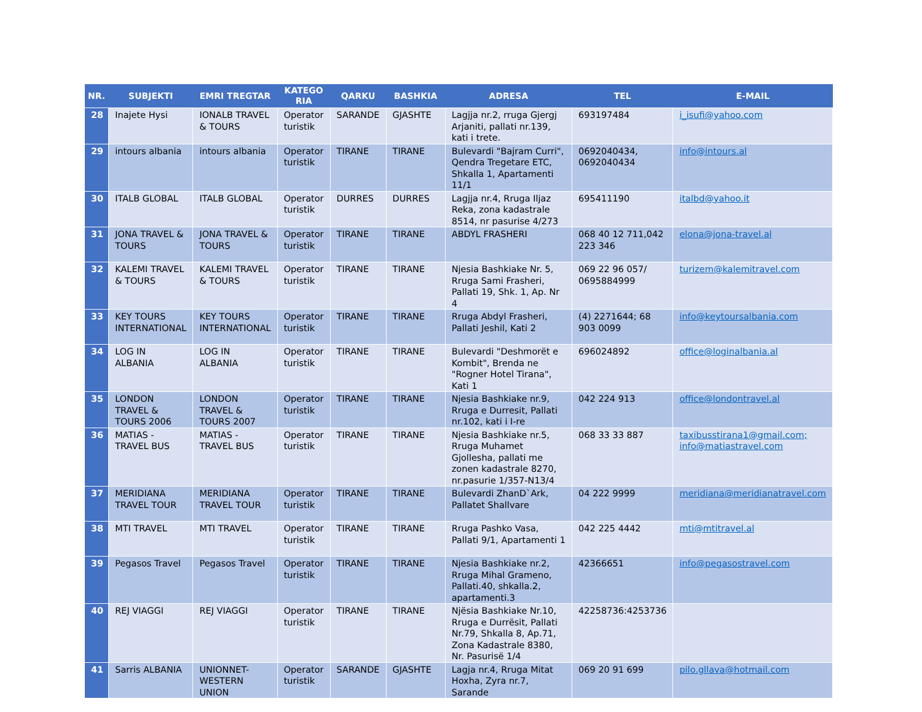| NR. | SUBJEKTI | EMRI TREGTAR | KATEGO RIA | QARKU | BASHKIA | ADRESA | TEL | E-MAIL |
| --- | --- | --- | --- | --- | --- | --- | --- | --- |
| 28 | Inajete Hysi | IONALB TRAVEL & TOURS | Operator turistik | SARANDE | GJASHTE | Lagjja nr.2, rruga Gjergj Arjaniti, pallati nr.139, kati i trete. | 693197484 | i_isufi@yahoo.com |
| 29 | intours albania | intours albania | Operator turistik | TIRANE | TIRANE | Bulevardi "Bajram Curri", Qendra Tregetare ETC, Shkalla 1, Apartamenti 11/1 | 0692040434, 0692040434 | info@intours.al |
| 30 | ITALB GLOBAL | ITALB GLOBAL | Operator turistik | DURRES | DURRES | Lagjja nr.4, Rruga Iljaz Reka, zona kadastrale 8514, nr pasurise 4/273 | 695411190 | italbd@yahoo.it |
| 31 | JONA TRAVEL & TOURS | JONA TRAVEL & TOURS | Operator turistik | TIRANE | TIRANE | ABDYL FRASHERI | 068 40 12 711,042 223 346 | elona@jona-travel.al |
| 32 | KALEMI TRAVEL & TOURS | KALEMI TRAVEL & TOURS | Operator turistik | TIRANE | TIRANE | Njesia Bashkiake Nr. 5, Rruga Sami Frasheri, Pallati 19, Shk. 1, Ap. Nr 4 | 069 22 96 057/ 0695884999 | turizem@kalemitravel.com |
| 33 | KEY TOURS INTERNATIONAL | KEY TOURS INTERNATIONAL | Operator turistik | TIRANE | TIRANE | Rruga Abdyl Frasheri, Pallati Jeshil, Kati 2 | (4) 2271644; 68 903 0099 | info@keytoursalbania.com |
| 34 | LOG IN ALBANIA | LOG IN ALBANIA | Operator turistik | TIRANE | TIRANE | Bulevardi "Deshmorët e Kombit", Brenda ne "Rogner Hotel Tirana", Kati 1 | 696024892 | office@loginalbania.al |
| 35 | LONDON TRAVEL & TOURS 2006 | LONDON TRAVEL & TOURS 2007 | Operator turistik | TIRANE | TIRANE | Njesia Bashkiake nr.9, Rruga e Durresit, Pallati nr.102, kati i I-re | 042 224 913 | office@londontravel.al |
| 36 | MATIAS - TRAVEL BUS | MATIAS - TRAVEL BUS | Operator turistik | TIRANE | TIRANE | Njesia Bashkiake nr.5, Rruga Muhamet Gjollesha, pallati me zonen kadastrale 8270, nr.pasurie 1/357-N13/4 | 068 33 33 887 | taxibusstirana1@gmail.com; info@matiastravel.com |
| 37 | MERIDIANA TRAVEL TOUR | MERIDIANA TRAVEL TOUR | Operator turistik | TIRANE | TIRANE | Bulevardi ZhanD`Ark, Pallatet Shallvare | 04 222 9999 | meridiana@meridianatravel.com |
| 38 | MTI TRAVEL | MTI TRAVEL | Operator turistik | TIRANE | TIRANE | Rruga Pashko Vasa, Pallati 9/1, Apartamenti 1 | 042 225 4442 | mti@mtitravel.al |
| 39 | Pegasos Travel | Pegasos Travel | Operator turistik | TIRANE | TIRANE | Njesia Bashkiake nr.2, Rruga Mihal Grameno, Pallati.40, shkalla.2, apartamenti.3 | 42366651 | info@pegasostravel.com |
| 40 | REJ VIAGGI | REJ VIAGGI | Operator turistik | TIRANE | TIRANE | Njësia Bashkiake Nr.10, Rruga e Durrësit, Pallati Nr.79, Shkalla 8, Ap.71, Zona Kadastrale 8380, Nr. Pasurisë 1/4 | 42258736:4253736 | |
| 41 | Sarris ALBANIA | UNIONNET-WESTERN UNION | Operator turistik | SARANDE | GJASHTE | Lagja nr.4, Rruga Mitat Hoxha, Zyra nr.7, Sarande | 069 20 91 699 | pilo.gllava@hotmail.com |